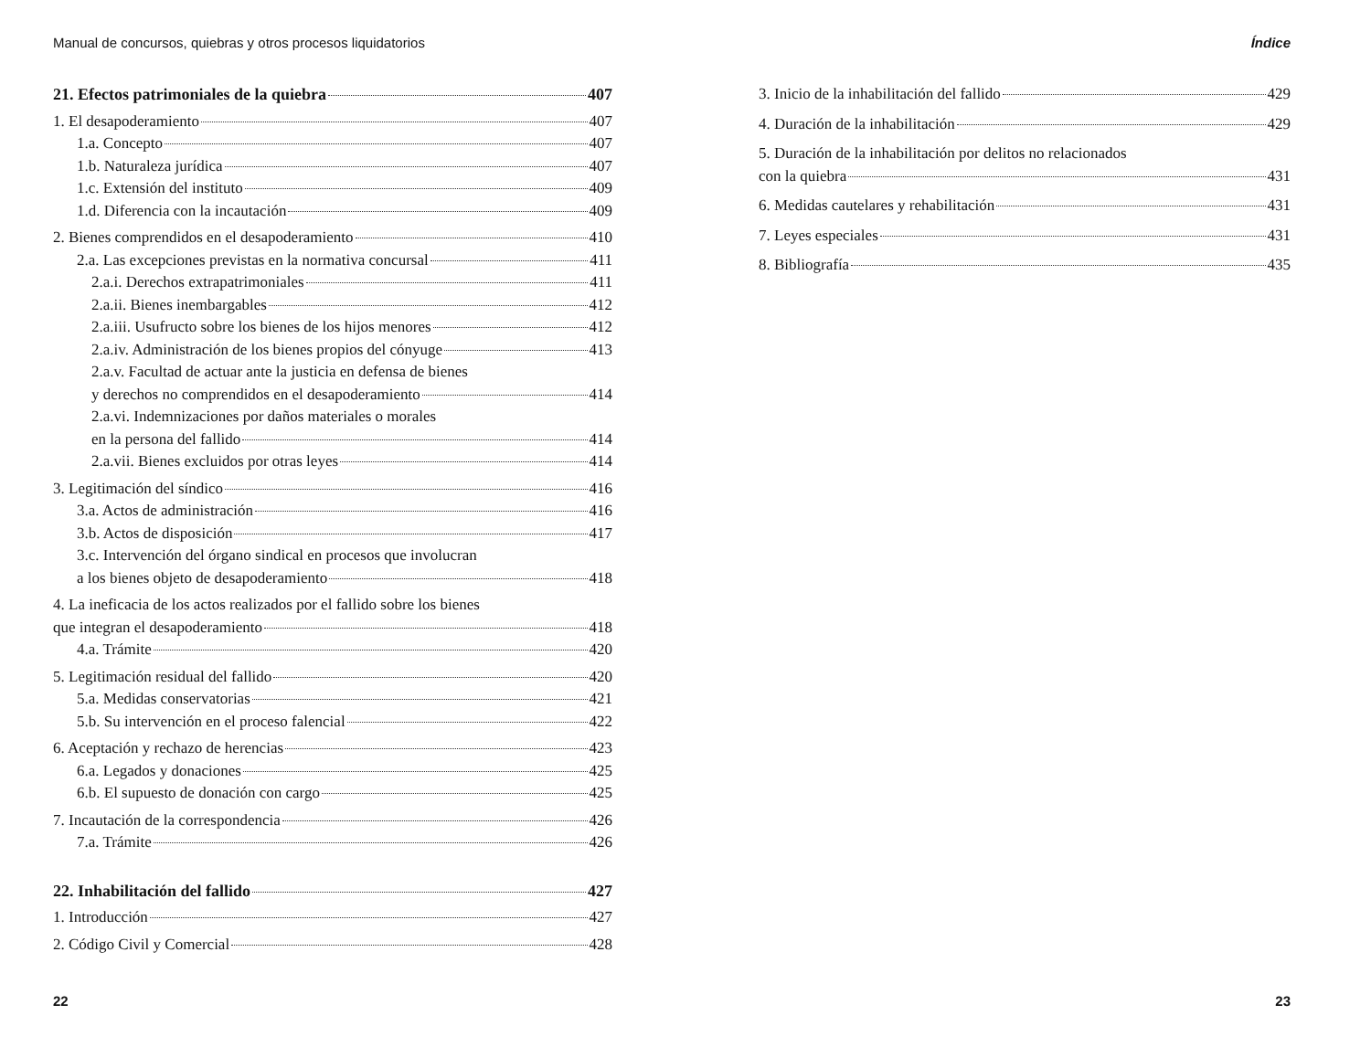Manual de concursos, quiebras y otros procesos liquidatorios
21. Efectos patrimoniales de la quiebra 407
1. El desapoderamiento 407
1.a. Concepto 407
1.b. Naturaleza jurídica 407
1.c. Extensión del instituto 409
1.d. Diferencia con la incautación 409
2. Bienes comprendidos en el desapoderamiento 410
2.a. Las excepciones previstas en la normativa concursal 411
2.a.i. Derechos extrapatrimoniales 411
2.a.ii. Bienes inembargables 412
2.a.iii. Usufructo sobre los bienes de los hijos menores 412
2.a.iv. Administración de los bienes propios del cónyuge 413
2.a.v. Facultad de actuar ante la justicia en defensa de bienes
y derechos no comprendidos en el desapoderamiento 414
2.a.vi. Indemnizaciones por daños materiales o morales
en la persona del fallido 414
2.a.vii. Bienes excluidos por otras leyes 414
3. Legitimación del síndico 416
3.a. Actos de administración 416
3.b. Actos de disposición 417
3.c. Intervención del órgano sindical en procesos que involucran
a los bienes objeto de desapoderamiento 418
4. La ineficacia de los actos realizados por el fallido sobre los bienes
que integran el desapoderamiento 418
4.a. Trámite 420
5. Legitimación residual del fallido 420
5.a. Medidas conservatorias 421
5.b. Su intervención en el proceso falencial 422
6. Aceptación y rechazo de herencias 423
6.a. Legados y donaciones 425
6.b. El supuesto de donación con cargo 425
7. Incautación de la correspondencia 426
7.a. Trámite 426
22. Inhabilitación del fallido 427
1. Introducción 427
2. Código Civil y Comercial 428
22
Índice
3. Inicio de la inhabilitación del fallido 429
4. Duración de la inhabilitación 429
5. Duración de la inhabilitación por delitos no relacionados
con la quiebra 431
6. Medidas cautelares y rehabilitación 431
7. Leyes especiales 431
8. Bibliografía 435
23